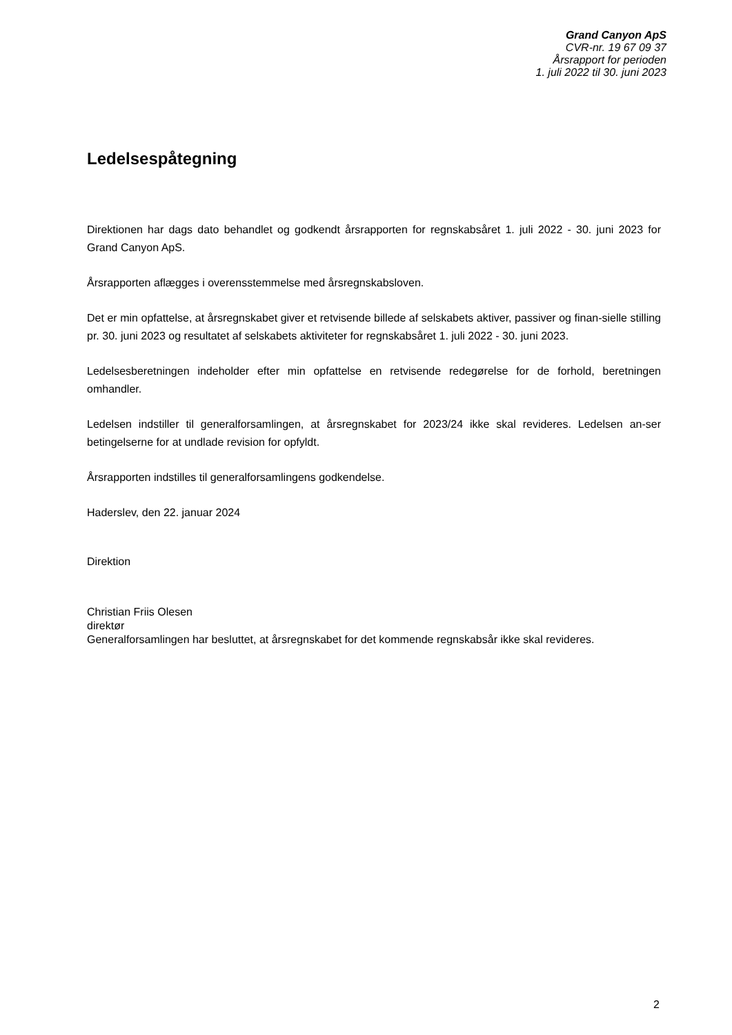Grand Canyon ApS
CVR-nr. 19 67 09 37
Årsrapport for perioden
1. juli 2022 til 30. juni 2023
Ledelsespåtegning
Direktionen har dags dato behandlet og godkendt årsrapporten for regnskabsåret 1. juli 2022 - 30. juni 2023 for Grand Canyon ApS.
Årsrapporten aflægges i overensstemmelse med årsregnskabsloven.
Det er min opfattelse, at årsregnskabet giver et retvisende billede af selskabets aktiver, passiver og finan-sielle stilling pr. 30. juni 2023 og resultatet af selskabets aktiviteter for regnskabsåret 1. juli 2022 - 30. juni 2023.
Ledelsesberetningen indeholder efter min opfattelse en retvisende redegørelse for de forhold, beretningen omhandler.
Ledelsen indstiller til generalforsamlingen, at årsregnskabet for 2023/24 ikke skal revideres. Ledelsen an-ser betingelserne for at undlade revision for opfyldt.
Årsrapporten indstilles til generalforsamlingens godkendelse.
Haderslev, den 22. januar 2024
Direktion
Christian Friis Olesen
direktør
Generalforsamlingen har besluttet, at årsregnskabet for det kommende regnskabsår ikke skal revideres.
2